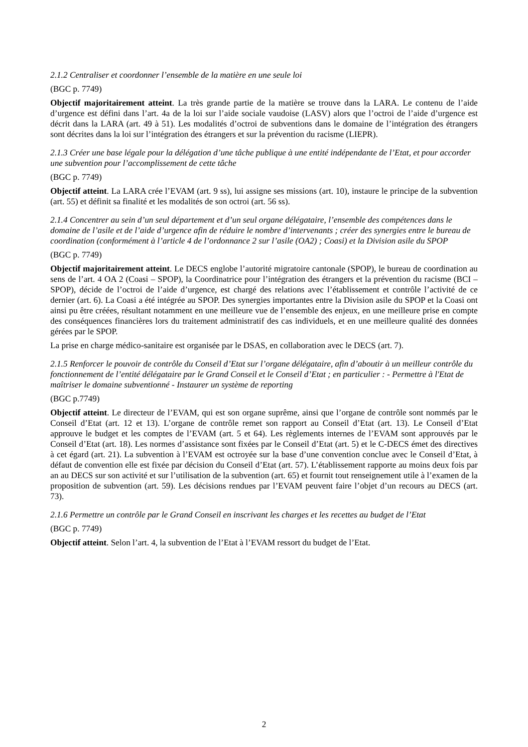2.1.2 Centraliser et coordonner l’ensemble de la matière en une seule loi
(BGC p. 7749)
Objectif majoritairement atteint. La très grande partie de la matière se trouve dans la LARA. Le contenu de l’aide d’urgence est défini dans l’art. 4a de la loi sur l’aide sociale vaudoise (LASV) alors que l’octroi de l’aide d’urgence est décrit dans la LARA (art. 49 à 51). Les modalités d’octroi de subventions dans le domaine de l’intégration des étrangers sont décrites dans la loi sur l’intégration des étrangers et sur la prévention du racisme (LIEPR).
2.1.3 Créer une base légale pour la délégation d’une tâche publique à une entité indépendante de l’Etat, et pour accorder une subvention pour l’accomplissement de cette tâche
(BGC p. 7749)
Objectif atteint. La LARA crée l’EVAM (art. 9 ss), lui assigne ses missions (art. 10), instaure le principe de la subvention (art. 55) et définit sa finalité et les modalités de son octroi (art. 56 ss).
2.1.4 Concentrer au sein d’un seul département et d’un seul organe délégataire, l’ensemble des compétences dans le domaine de l’asile et de l’aide d’urgence afin de réduire le nombre d’intervenants ; créer des synergies entre le bureau de coordination (conformément à l’article 4 de l’ordonnance 2 sur l’asile (OA2) ; Coasi) et la Division asile du SPOP
(BGC p. 7749)
Objectif majoritairement atteint. Le DECS englobe l’autorité migratoire cantonale (SPOP), le bureau de coordination au sens de l’art. 4 OA 2 (Coasi – SPOP), la Coordinatrice pour l’intégration des étrangers et la prévention du racisme (BCI – SPOP), décide de l’octroi de l’aide d’urgence, est chargé des relations avec l’établissement et contrôle l’activité de ce dernier (art. 6). La Coasi a été intégrée au SPOP. Des synergies importantes entre la Division asile du SPOP et la Coasi ont ainsi pu être créées, résultant notamment en une meilleure vue de l’ensemble des enjeux, en une meilleure prise en compte des conséquences financières lors du traitement administratif des cas individuels, et en une meilleure qualité des données gérées par le SPOP.
La prise en charge médico-sanitaire est organisée par le DSAS, en collaboration avec le DECS (art. 7).
2.1.5 Renforcer le pouvoir de contrôle du Conseil d’Etat sur l’organe délégataire, afin d’aboutir à un meilleur contrôle du fonctionnement de l’entité délégataire par le Grand Conseil et le Conseil d’Etat ; en particulier : - Permettre à l'Etat de maîtriser le domaine subventionné - Instaurer un système de reporting
(BGC p.7749)
Objectif atteint. Le directeur de l’EVAM, qui est son organe suprême, ainsi que l’organe de contrôle sont nommés par le Conseil d’Etat (art. 12 et 13). L’organe de contrôle remet son rapport au Conseil d’Etat (art. 13). Le Conseil d’Etat approuve le budget et les comptes de l’EVAM (art. 5 et 64). Les règlements internes de l’EVAM sont approuvés par le Conseil d’Etat (art. 18). Les normes d’assistance sont fixées par le Conseil d’Etat (art. 5) et le C-DECS émet des directives à cet égard (art. 21). La subvention à l’EVAM est octroyée sur la base d’une convention conclue avec le Conseil d’Etat, à défaut de convention elle est fixée par décision du Conseil d’Etat (art. 57). L’établissement rapporte au moins deux fois par an au DECS sur son activité et sur l’utilisation de la subvention (art. 65) et fournit tout renseignement utile à l’examen de la proposition de subvention (art. 59). Les décisions rendues par l’EVAM peuvent faire l’objet d’un recours au DECS (art. 73).
2.1.6 Permettre un contrôle par le Grand Conseil en inscrivant les charges et les recettes au budget de l’Etat
(BGC p. 7749)
Objectif atteint. Selon l’art. 4, la subvention de l’Etat à l’EVAM ressort du budget de l’Etat.
2